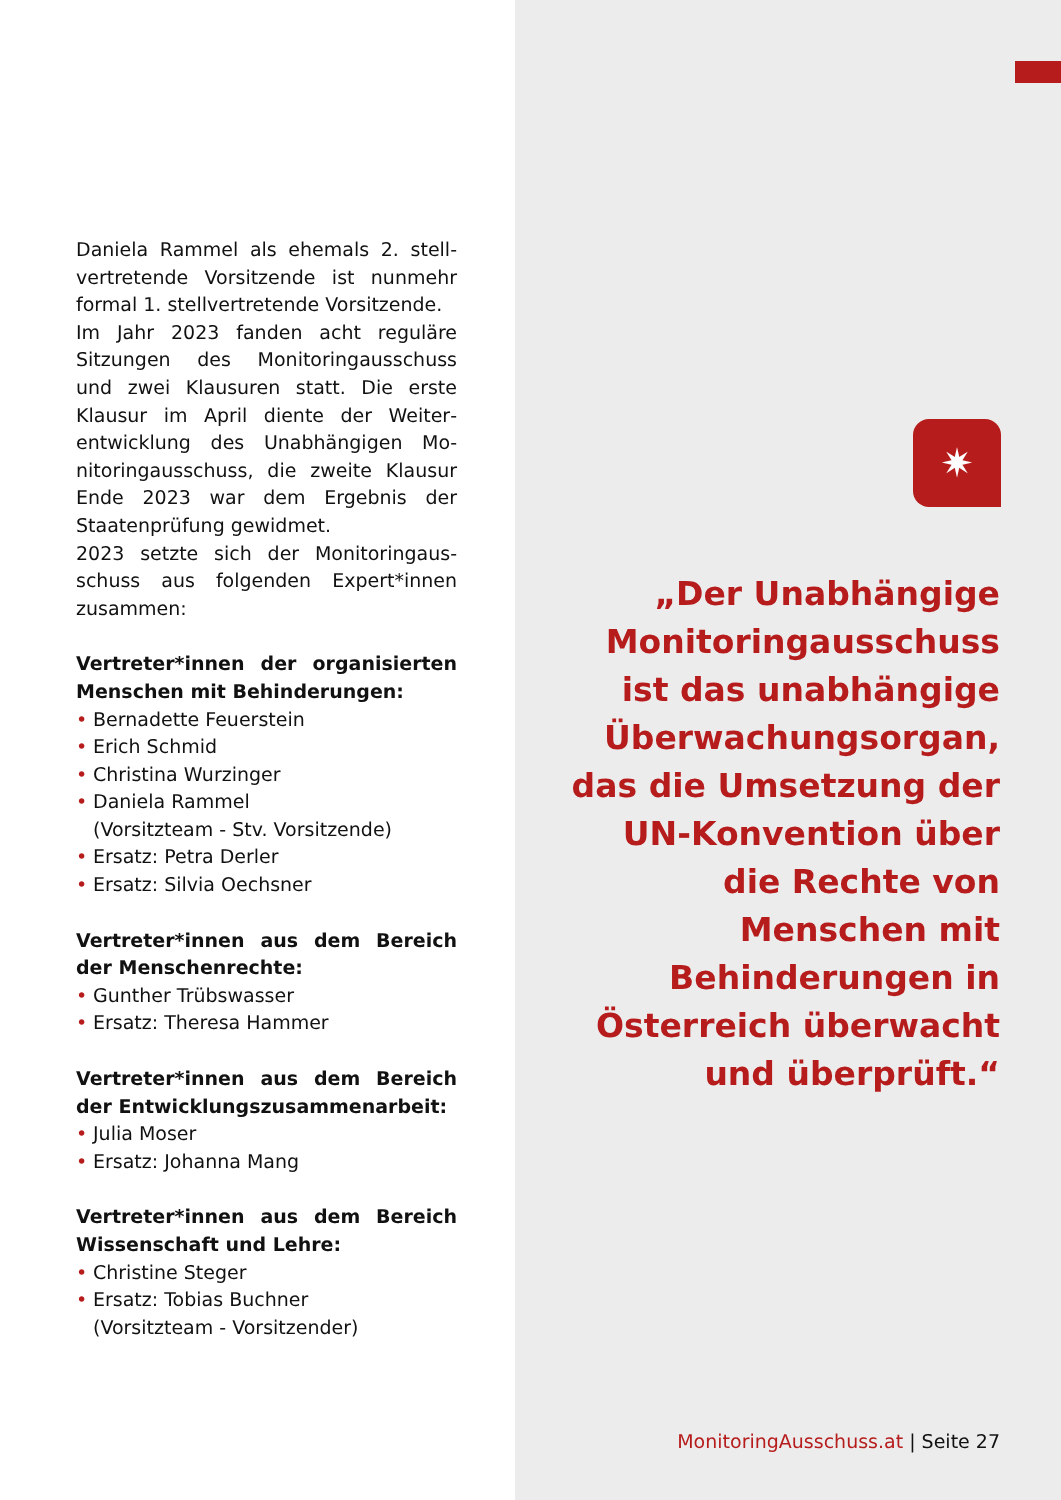Daniela Rammel als ehemals 2. stell­vertretende Vorsitzende ist nunmehr formal 1. stellvertretende Vorsitzende.
Im Jahr 2023 fanden acht reguläre Sitzungen des Monitoringausschuss und zwei Klausuren statt. Die erste Klausur im April diente der Weiter­entwicklung des Unabhängigen Mo­nitoringausschuss, die zweite Klau­sur Ende 2023 war dem Ergebnis der Staatenprüfung gewidmet.
2023 setzte sich der Monitoringaus­schuss aus folgenden Expert*innen zusammen:
Vertreter*innen der organisierten Menschen mit Behinderungen:
• Bernadette Feuerstein
• Erich Schmid
• Christina Wurzinger
• Daniela Rammel
(Vorsitzteam - Stv. Vorsitzende)
• Ersatz: Petra Derler
• Ersatz: Silvia Oechsner
Vertreter*innen aus dem Bereich der Menschenrechte:
• Gunther Trübswasser
• Ersatz: Theresa Hammer
Vertreter*innen aus dem Bereich der Entwicklungszusammenarbeit:
• Julia Moser
• Ersatz: Johanna Mang
Vertreter*innen aus dem Bereich Wissenschaft und Lehre:
• Christine Steger
• Ersatz: Tobias Buchner
(Vorsitzteam - Vorsitzender)
✷
„Der Unabhängige Monitoringausschuss ist das unabhängige Überwachungsorgan, das die Umsetzung der UN-Konvention über die Rechte von Menschen mit Behinderungen in Österreich überwacht und überprüft.“
MonitoringAusschuss.at | Seite 27